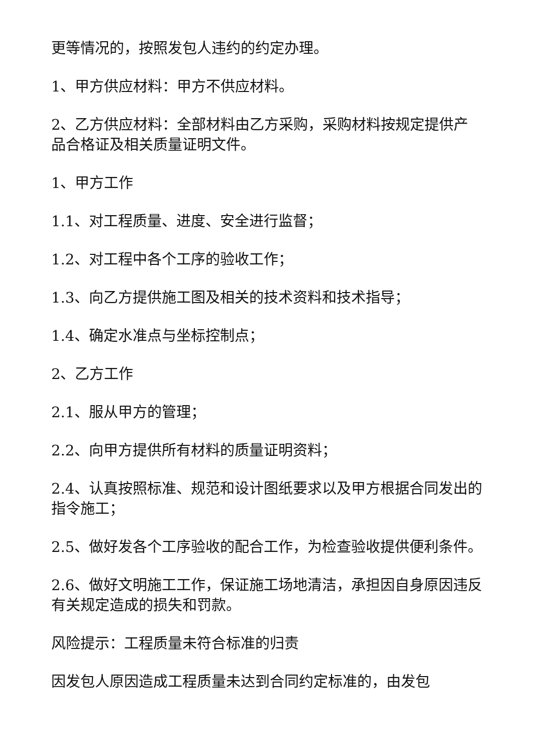更等情况的，按照发包人违约的约定办理。
1、甲方供应材料：甲方不供应材料。
2、乙方供应材料：全部材料由乙方采购，采购材料按规定提供产品合格证及相关质量证明文件。
1、甲方工作
1.1、对工程质量、进度、安全进行监督；
1.2、对工程中各个工序的验收工作；
1.3、向乙方提供施工图及相关的技术资料和技术指导；
1.4、确定水准点与坐标控制点；
2、乙方工作
2.1、服从甲方的管理；
2.2、向甲方提供所有材料的质量证明资料；
2.4、认真按照标准、规范和设计图纸要求以及甲方根据合同发出的指令施工；
2.5、做好发各个工序验收的配合工作，为检查验收提供便利条件。
2.6、做好文明施工工作，保证施工场地清洁，承担因自身原因违反有关规定造成的损失和罚款。
风险提示：工程质量未符合标准的归责
因发包人原因造成工程质量未达到合同约定标准的，由发包